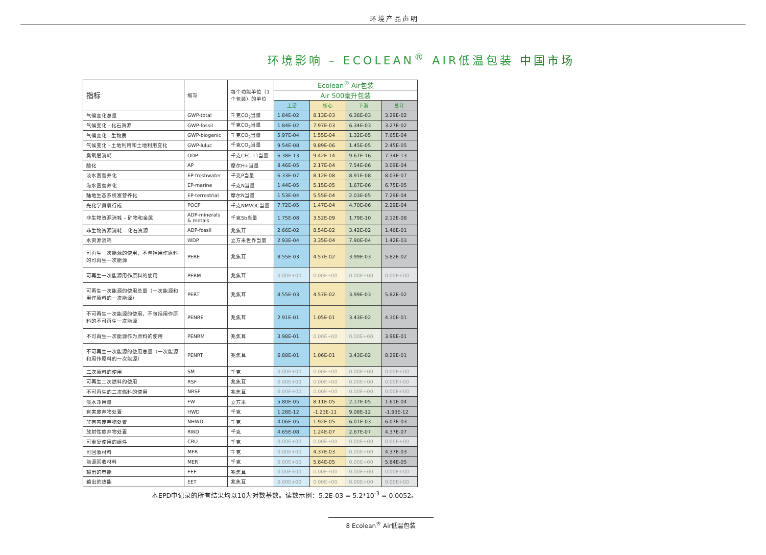环境产品声明
环境影响 – ECOLEAN<sup>®</sup> AIR低温包装 中国市场
| 指标 | 缩写 | 每个功能单位（1个包装）的单位 | Ecolean<sup>®</sup> Air包装 | | | |
| --- | --- | --- | --- | --- | --- | --- |
| | | | Air 500毫升包装 | | | |
| | | | 上游 | 核心 | 下游 | 总计 |
| 气候变化总量 | GWP-total | 千克CO<sub>2</sub>当量 | 1.84E-02 | 8.13E-03 | 6.36E-03 | 3.29E-02 |
| 气候变化 - 化石资源 | GWP-fossil | 千克CO<sub>2</sub>当量 | 1.84E-02 | 7.97E-03 | 6.34E-03 | 3.27E-02 |
| 气候变化 - 生物质 | GWP-biogenic | 千克CO<sub>2</sub>当量 | 5.97E-04 | 1.55E-04 | 1.32E-05 | 7.65E-04 |
| 气候变化 - 土地利用和土地利用变化 | GWP-luluc | 千克CO<sub>2</sub>当量 | 9.54E-08 | 9.89E-06 | 1.45E-05 | 2.45E-05 |
| 臭氧层消耗 | ODP | 千克CFC-11当量 | 6.38E-13 | 9.42E-14 | 9.67E-16 | 7.34E-13 |
| 酸化 | AP | 摩尔H+当量 | 8.46E-05 | 2.17E-04 | 7.54E-06 | 3.09E-04 |
| 淡水富营养化 | EP-freshwater | 千克P当量 | 6.33E-07 | 8.12E-08 | 8.91E-08 | 8.03E-07 |
| 海水富营养化 | EP-marine | 千克N当量 | 1.44E-05 | 5.15E-05 | 1.67E-06 | 6.75E-05 |
| 陆地生态系统富营养化 | EP-terrestrial | 摩尔N当量 | 1.53E-04 | 5.55E-04 | 2.03E-05 | 7.29E-04 |
| 光化学臭氧行成 | POCP | 千克NMVOC当量 | 7.72E-05 | 1.47E-04 | 4.70E-06 | 2.29E-04 |
| 非生物资源消耗 – 矿物和金属 | ADP-minerals & metals | 千克Sb当量 | 1.75E-08 | 3.52E-09 | 1.79E-10 | 2.12E-08 |
| 非生物资源消耗 – 化石资源 | ADP-fossil | 兆焦耳 | 2.66E-02 | 8.54E-02 | 3.42E-02 | 1.46E-01 |
| 水资源消耗 | WDP | 立方米世界当量 | 2.93E-04 | 3.35E-04 | 7.90E-04 | 1.42E-03 |
| 可再生一次能源的使用，不包括用作原料的可再生一次能源 | PERE | 兆焦耳 | 8.55E-03 | 4.57E-02 | 3.99E-03 | 5.82E-02 |
| 可再生一次能源用作原料的使用 | PERM | 兆焦耳 | 0.00E+00 | 0.00E+00 | 0.00E+00 | 0.00E+00 |
| 可再生一次能源的使用总量（一次能源和用作原料的一次能源） | PERT | 兆焦耳 | 8.55E-03 | 4.57E-02 | 3.99E-03 | 5.82E-02 |
| 不可再生一次能源的使用，不包括用作原料的不可再生一次能源 | PENRE | 兆焦耳 | 2.91E-01 | 1.05E-01 | 3.43E-02 | 4.30E-01 |
| 不可再生一次能源作为原料的使用 | PENRM | 兆焦耳 | 3.98E-01 | 0.00E+00 | 0.00E+00 | 3.98E-01 |
| 不可再生一次能源的使用总量（一次能源和用作原料的一次能源） | PENRT | 兆焦耳 | 6.88E-01 | 1.06E-01 | 3.43E-02 | 8.29E-01 |
| 二次原料的使用 | SM | 千克 | 0.00E+00 | 0.00E+00 | 0.00E+00 | 0.00E+00 |
| 可再生二次燃料的使用 | RSF | 兆焦耳 | 0.00E+00 | 0.00E+00 | 0.00E+00 | 0.00E+00 |
| 不可再生的二次燃料的使用 | NRSF | 兆焦耳 | 0.00E+00 | 0.00E+00 | 0.00E+00 | 0.00E+00 |
| 淡水净用量 | FW | 立方米 | 5.80E-05 | 8.11E-05 | 2.17E-05 | 1.61E-04 |
| 有害废弃物处置 | HWD | 千克 | 1.28E-12 | -1.23E-11 | 9.08E-12 | -1.93E-12 |
| 非有害废弃物处置 | NHWD | 千克 | 4.06E-05 | 1.92E-05 | 6.01E-03 | 6.07E-03 |
| 放射性废弃物处置 | RWD | 千克 | 4.65E-08 | 1.24E-07 | 2.67E-07 | 4.37E-07 |
| 可重复使用的组件 | CRU | 千克 | 0.00E+00 | 0.00E+00 | 0.00E+00 | 0.00E+00 |
| 可回收材料 | MFR | 千克 | 0.00E+00 | 4.37E-03 | 0.00E+00 | 4.37E-03 |
| 能源回收材料 | MER | 千克 | 0.00E+00 | 5.84E-05 | 0.00E+00 | 5.84E-05 |
| 输出的电能 | EEE | 兆焦耳 | 0.00E+00 | 0.00E+00 | 0.00E+00 | 0.00E+00 |
| 输出的热能 | EET | 兆焦耳 | 0.00E+00 | 0.00E+00 | 0.00E+00 | 0.00E+00 |
本EPD中记录的所有结果均以10为对数基数。读数示例：5.2E-03 = 5.2*10<sup>-3</sup> = 0.0052。
8 Ecolean<sup>®</sup> Air低温包装